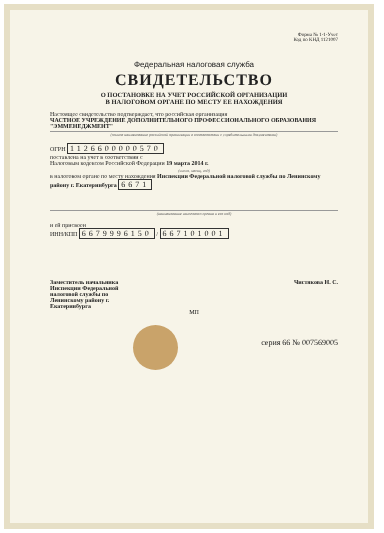Форма № 1-1-Учет
Код по КНД 1121007
Федеральная налоговая служба
СВИДЕТЕЛЬСТВО
О ПОСТАНОВКЕ НА УЧЕТ РОССИЙСКОЙ ОРГАНИЗАЦИИ
В НАЛОГОВОМ ОРГАНЕ ПО МЕСТУ ЕЕ НАХОЖДЕНИЯ
Настоящее свидетельство подтверждает, что российская организация
ЧАСТНОЕ УЧРЕЖДЕНИЕ ДОПОЛНИТЕЛЬНОГО ПРОФЕССИОНАЛЬНОГО ОБРАЗОВАНИЯ "ЭММЕНЕДЖМЕНТ"
(полное наименование российской организации в соответствии с учредительными документами)
ОГРН 1126600000570
поставлена на учет в соответствии с
Налоговым кодексом Российской Федерации 19 марта 2014 г.
(число, месяц, год)
в налоговом органе по месту нахождения Инспекции Федеральной налоговой службы по Ленинскому району г. Екатеринбурга 6671
(наименование налогового органа и его код)
и ей присвоен
ИНН/КПП 6679996150 / 667101001
Заместитель начальника
Инспекции Федеральной
налоговой службы по
Ленинскому району г.
Екатеринбурга Чистякова Н. С.
МП
серия 66 № 007569005